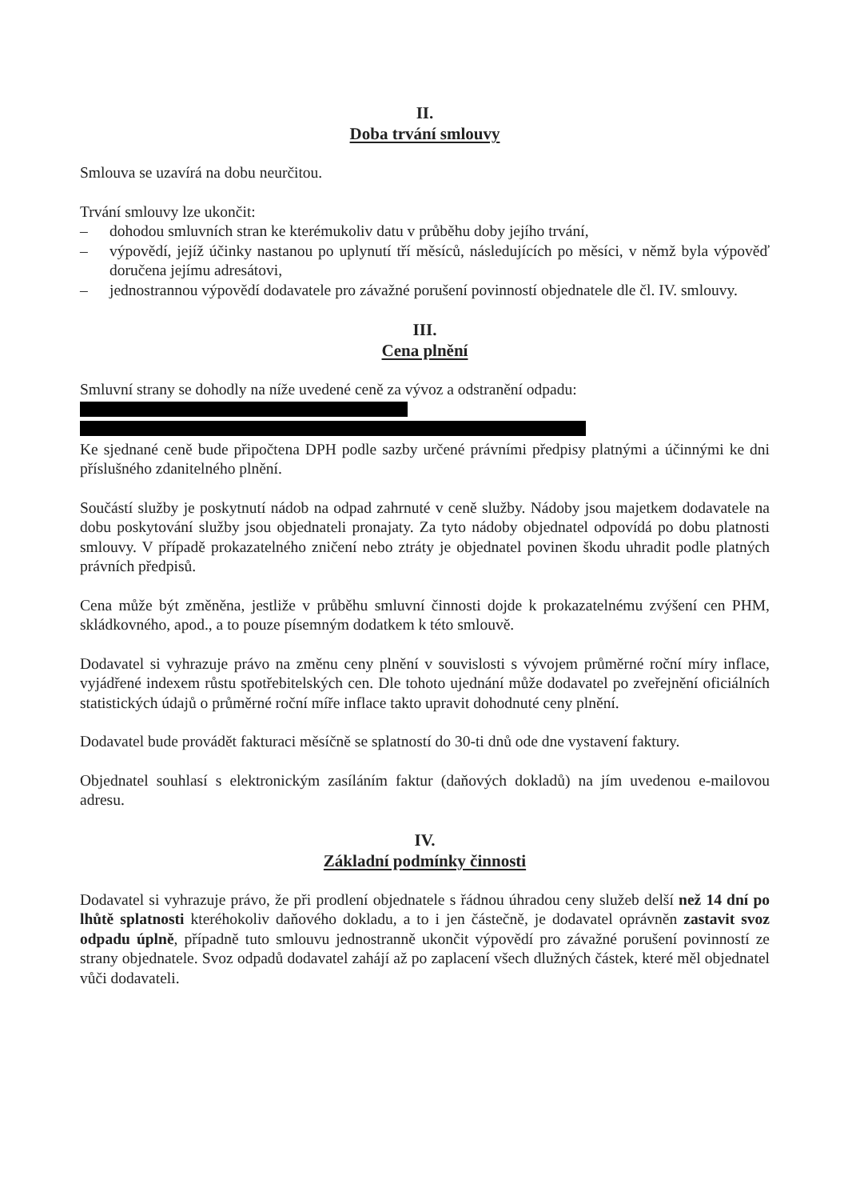II.
Doba trvání smlouvy
Smlouva se uzavírá na dobu neurčitou.
Trvání smlouvy lze ukončit:
– dohodou smluvních stran ke kterémukoliv datu v průběhu doby jejího trvání,
– výpovědí, jejíž účinky nastanou po uplynutí tří měsíců, následujících po měsíci, v němž byla výpověď doručena jejímu adresátovi,
– jednostrannou výpovědí dodavatele pro závažné porušení povinností objednatele dle čl. IV. smlouvy.
III.
Cena plnění
Smluvní strany se dohodly na níže uvedené ceně za vývoz a odstranění odpadu:
Ke sjednané ceně bude připočtena DPH podle sazby určené právními předpisy platnými a účinnými ke dni příslušného zdanitelného plnění.
Součástí služby je poskytnutí nádob na odpad zahrnuté v ceně služby. Nádoby jsou majetkem dodavatele na dobu poskytování služby jsou objednateli pronajaty. Za tyto nádoby objednatel odpovídá po dobu platnosti smlouvy. V případě prokazatelného zničení nebo ztráty je objednatel povinen škodu uhradit podle platných právních předpisů.
Cena může být změněna, jestliže v průběhu smluvní činnosti dojde k prokazatelnému zvýšení cen PHM, skládkovného, apod., a to pouze písemným dodatkem k této smlouvě.
Dodavatel si vyhrazuje právo na změnu ceny plnění v souvislosti s vývojem průměrné roční míry inflace, vyjádřené indexem růstu spotřebitelských cen. Dle tohoto ujednání může dodavatel po zveřejnění oficiálních statistických údajů o průměrné roční míře inflace takto upravit dohodnuté ceny plnění.
Dodavatel bude provádět fakturaci měsíčně se splatností do 30-ti dnů ode dne vystavení faktury.
Objednatel souhlasí s elektronickým zasíláním faktur (daňových dokladů) na jím uvedenou e-mailovou adresu.
IV.
Základní podmínky činnosti
Dodavatel si vyhrazuje právo, že při prodlení objednatele s řádnou úhradou ceny služeb delší než 14 dní po lhůtě splatnosti kteréhokoliv daňového dokladu, a to i jen částečně, je dodavatel oprávněn zastavit svoz odpadu úplně, případně tuto smlouvu jednostranně ukončit výpovědí pro závažné porušení povinností ze strany objednatele. Svoz odpadů dodavatel zahájí až po zaplacení všech dlužných částek, které měl objednatel vůči dodavateli.